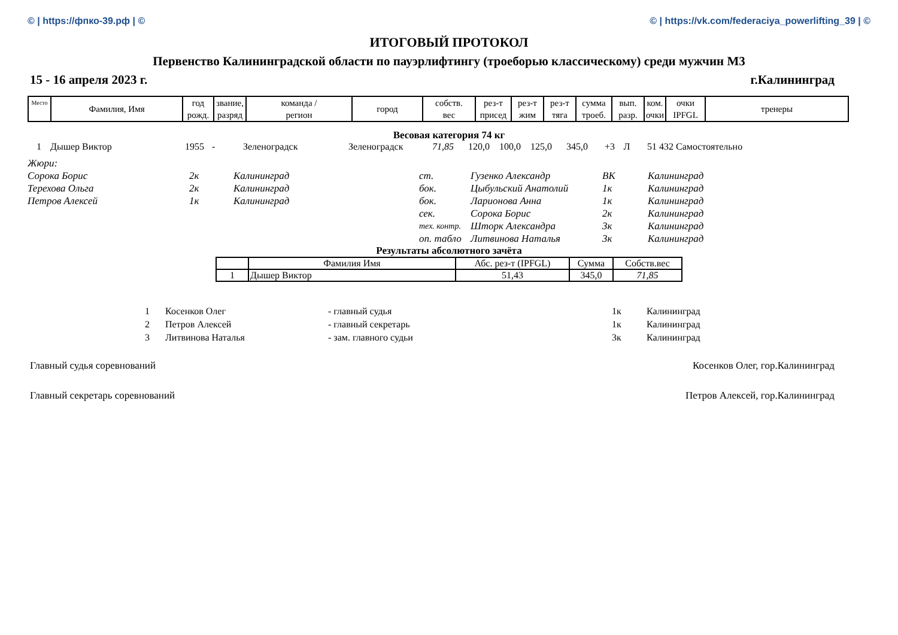© | https://фпко-39.рф | © © | https://vk.com/federaciya_powerlifting_39 | ©
ИТОГОВЫЙ ПРОТОКОЛ
Первенство Калининградской области по пауэрлифтингу (троеборью классическому) среди мужчин М3
15 - 16 апреля 2023 г. г.Калининград
| Место | Фамилия, Имя | год рожд. | звание, разряд | команда / регион | город | собств. вес | рез-т присед | рез-т жим | рез-т тяга | сумма троеб. | вып. разр. | ком. очки | очки IPFGL | тренеры |
Весовая категория 74 кг
| 1 | Дышер Виктор | 1955 | - | Зеленоградск | Зеленоградск | 71,85 | 120,0 | 100,0 | 125,0 | 345,0 | +3 | Л | 51 432 | Самостоятельно |
| Жюри: | | | | | | |
| Сорока Борис | 2к | Калининград | ст. | Гузенко Александр | ВК | Калининград |
| Терехова Ольга | 2к | Калининград | бок. | Цыбульский Анатолий | 1к | Калининград |
| Петров Алексей | 1к | Калининград | бок. | Ларионова Анна | 1к | Калининград |
| | | | сек. | Сорока Борис | 2к | Калининград |
| | | | тех. контр. | Шторк Александра | 3к | Калининград |
| | | | оп. табло | Литвинова Наталья | 3к | Калининград |
Результаты абсолютного зачёта
| | Фамилия Имя | Абс. рез-т (IPFGL) | Сумма | Собств.вес |
| 1 | Дышер Виктор | 51,43 | 345,0 | 71,85 |
| 1 | Косенков Олег | - главный судья | 1к | Калининград |
| 2 | Петров Алексей | - главный секретарь | 1к | Калининград |
| 3 | Литвинова Наталья | - зам. главного судьи | 3к | Калининград |
Главный судья соревнований Косенков Олег, гор.Калининград
Главный секретарь соревнований Петров Алексей, гор.Калининград